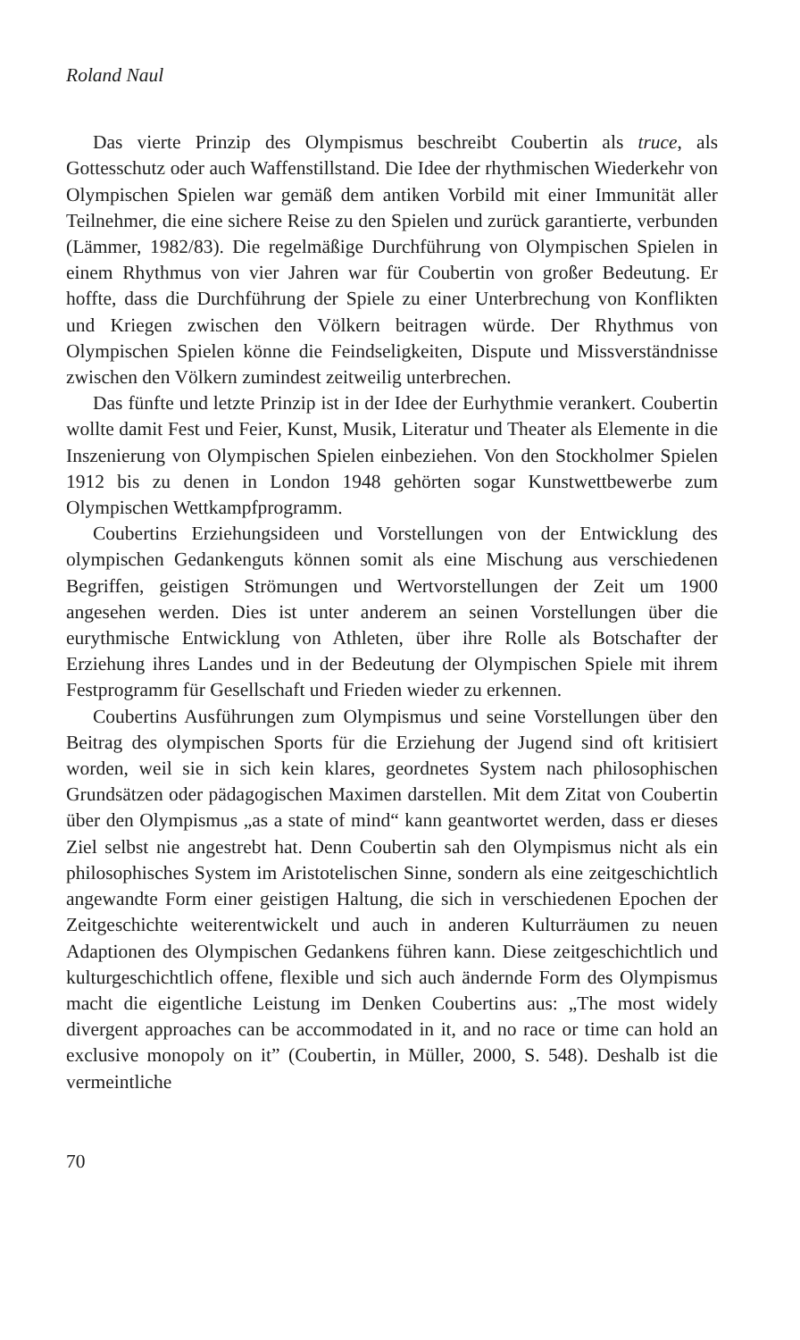Roland Naul
Das vierte Prinzip des Olympismus beschreibt Coubertin als truce, als Gottesschutz oder auch Waffenstillstand. Die Idee der rhythmischen Wiederkehr von Olympischen Spielen war gemäß dem antiken Vorbild mit einer Immunität aller Teilnehmer, die eine sichere Reise zu den Spielen und zurück garantierte, verbunden (Lämmer, 1982/83). Die regelmäßige Durchführung von Olympischen Spielen in einem Rhythmus von vier Jahren war für Coubertin von großer Bedeutung. Er hoffte, dass die Durchführung der Spiele zu einer Unterbrechung von Konflikten und Kriegen zwischen den Völkern beitragen würde. Der Rhythmus von Olympischen Spielen könne die Feindseligkeiten, Dispute und Missverständnisse zwischen den Völkern zumindest zeitweilig unterbrechen.
Das fünfte und letzte Prinzip ist in der Idee der Eurhythmie verankert. Coubertin wollte damit Fest und Feier, Kunst, Musik, Literatur und Theater als Elemente in die Inszenierung von Olympischen Spielen einbeziehen. Von den Stockholmer Spielen 1912 bis zu denen in London 1948 gehörten sogar Kunstwettbewerbe zum Olympischen Wettkampfprogramm.
Coubertins Erziehungsideen und Vorstellungen von der Entwicklung des olympischen Gedankenguts können somit als eine Mischung aus verschiedenen Begriffen, geistigen Strömungen und Wertvorstellungen der Zeit um 1900 angesehen werden. Dies ist unter anderem an seinen Vorstellungen über die eurythmische Entwicklung von Athleten, über ihre Rolle als Botschafter der Erziehung ihres Landes und in der Bedeutung der Olympischen Spiele mit ihrem Festprogramm für Gesellschaft und Frieden wieder zu erkennen.
Coubertins Ausführungen zum Olympismus und seine Vorstellungen über den Beitrag des olympischen Sports für die Erziehung der Jugend sind oft kritisiert worden, weil sie in sich kein klares, geordnetes System nach philosophischen Grundsätzen oder pädagogischen Maximen darstellen. Mit dem Zitat von Coubertin über den Olympismus „as a state of mind“ kann geantwortet werden, dass er dieses Ziel selbst nie angestrebt hat. Denn Coubertin sah den Olympismus nicht als ein philosophisches System im Aristotelischen Sinne, sondern als eine zeitgeschichtlich angewandte Form einer geistigen Haltung, die sich in verschiedenen Epochen der Zeitgeschichte weiterentwickelt und auch in anderen Kulturräumen zu neuen Adaptionen des Olympischen Gedankens führen kann. Diese zeitgeschichtlich und kulturgeschichtlich offene, flexible und sich auch ändernde Form des Olympismus macht die eigentliche Leistung im Denken Coubertins aus: „The most widely divergent approaches can be accommodated in it, and no race or time can hold an exclusive monopoly on it” (Coubertin, in Müller, 2000, S. 548). Deshalb ist die vermeintliche
70